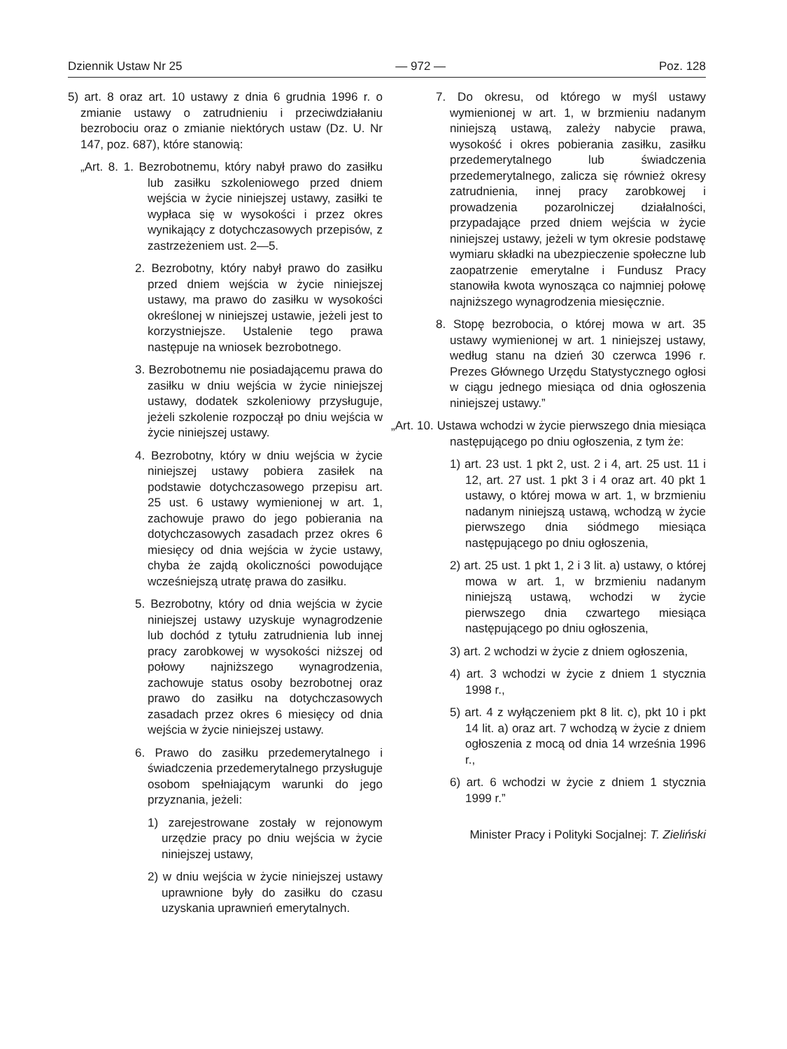Dziennik Ustaw Nr 25 — 972 — Poz. 128
5) art. 8 oraz art. 10 ustawy z dnia 6 grudnia 1996 r. o zmianie ustawy o zatrudnieniu i przeciwdziałaniu bezrobociu oraz o zmianie niektórych ustaw (Dz. U. Nr 147, poz. 687), które stanowią:
„Art. 8. 1. Bezrobotnemu, który nabył prawo do zasiłku lub zasiłku szkoleniowego przed dniem wejścia w życie niniejszej ustawy, zasiłki te wypłaca się w wysokości i przez okres wynikający z dotychczasowych przepisów, z zastrzeżeniem ust. 2—5.
2. Bezrobotny, który nabył prawo do zasiłku przed dniem wejścia w życie niniejszej ustawy, ma prawo do zasiłku w wysokości określonej w niniejszej ustawie, jeżeli jest to korzystniejsze. Ustalenie tego prawa następuje na wniosek bezrobotnego.
3. Bezrobotnemu nie posiadającemu prawa do zasiłku w dniu wejścia w życie niniejszej ustawy, dodatek szkoleniowy przysługuje, jeżeli szkolenie rozpoczął po dniu wejścia w życie niniejszej ustawy.
4. Bezrobotny, który w dniu wejścia w życie niniejszej ustawy pobiera zasiłek na podstawie dotychczasowego przepisu art. 25 ust. 6 ustawy wymienionej w art. 1, zachowuje prawo do jego pobierania na dotychczasowych zasadach przez okres 6 miesięcy od dnia wejścia w życie ustawy, chyba że zajdą okoliczności powodujące wcześniejszą utratę prawa do zasiłku.
5. Bezrobotny, który od dnia wejścia w życie niniejszej ustawy uzyskuje wynagrodzenie lub dochód z tytułu zatrudnienia lub innej pracy zarobkowej w wysokości niższej od połowy najniższego wynagrodzenia, zachowuje status osoby bezrobotnej oraz prawo do zasiłku na dotychczasowych zasadach przez okres 6 miesięcy od dnia wejścia w życie niniejszej ustawy.
6. Prawo do zasiłku przedemerytalnego i świadczenia przedemerytalnego przysługuje osobom spełniającym warunki do jego przyznania, jeżeli:
1) zarejestrowane zostały w rejonowym urzędzie pracy po dniu wejścia w życie niniejszej ustawy,
2) w dniu wejścia w życie niniejszej ustawy uprawnione były do zasiłku do czasu uzyskania uprawnień emerytalnych.
7. Do okresu, od którego w myśl ustawy wymienionej w art. 1, w brzmieniu nadanym niniejszą ustawą, zależy nabycie prawa, wysokość i okres pobierania zasiłku, zasiłku przedemerytalnego lub świadczenia przedemerytalnego, zalicza się również okresy zatrudnienia, innej pracy zarobkowej i prowadzenia pozarolniczej działalności, przypadające przed dniem wejścia w życie niniejszej ustawy, jeżeli w tym okresie podstawę wymiaru składki na ubezpieczenie społeczne lub zaopatrzenie emerytalne i Fundusz Pracy stanowiła kwota wynosząca co najmniej połowę najniższego wynagrodzenia miesięcznie.
8. Stopę bezrobocia, o której mowa w art. 35 ustawy wymienionej w art. 1 niniejszej ustawy, według stanu na dzień 30 czerwca 1996 r. Prezes Głównego Urzędu Statystycznego ogłosi w ciągu jednego miesiąca od dnia ogłoszenia niniejszej ustawy.”
„Art. 10. Ustawa wchodzi w życie pierwszego dnia miesiąca następującego po dniu ogłoszenia, z tym że:
1) art. 23 ust. 1 pkt 2, ust. 2 i 4, art. 25 ust. 11 i 12, art. 27 ust. 1 pkt 3 i 4 oraz art. 40 pkt 1 ustawy, o której mowa w art. 1, w brzmieniu nadanym niniejszą ustawą, wchodzą w życie pierwszego dnia siódmego miesiąca następującego po dniu ogłoszenia,
2) art. 25 ust. 1 pkt 1, 2 i 3 lit. a) ustawy, o której mowa w art. 1, w brzmieniu nadanym niniejszą ustawą, wchodzi w życie pierwszego dnia czwartego miesiąca następującego po dniu ogłoszenia,
3) art. 2 wchodzi w życie z dniem ogłoszenia,
4) art. 3 wchodzi w życie z dniem 1 stycznia 1998 r.,
5) art. 4 z wyłączeniem pkt 8 lit. c), pkt 10 i pkt 14 lit. a) oraz art. 7 wchodzą w życie z dniem ogłoszenia z mocą od dnia 14 września 1996 r.,
6) art. 6 wchodzi w życie z dniem 1 stycznia 1999 r.”
Minister Pracy i Polityki Socjalnej: T. Zieliński